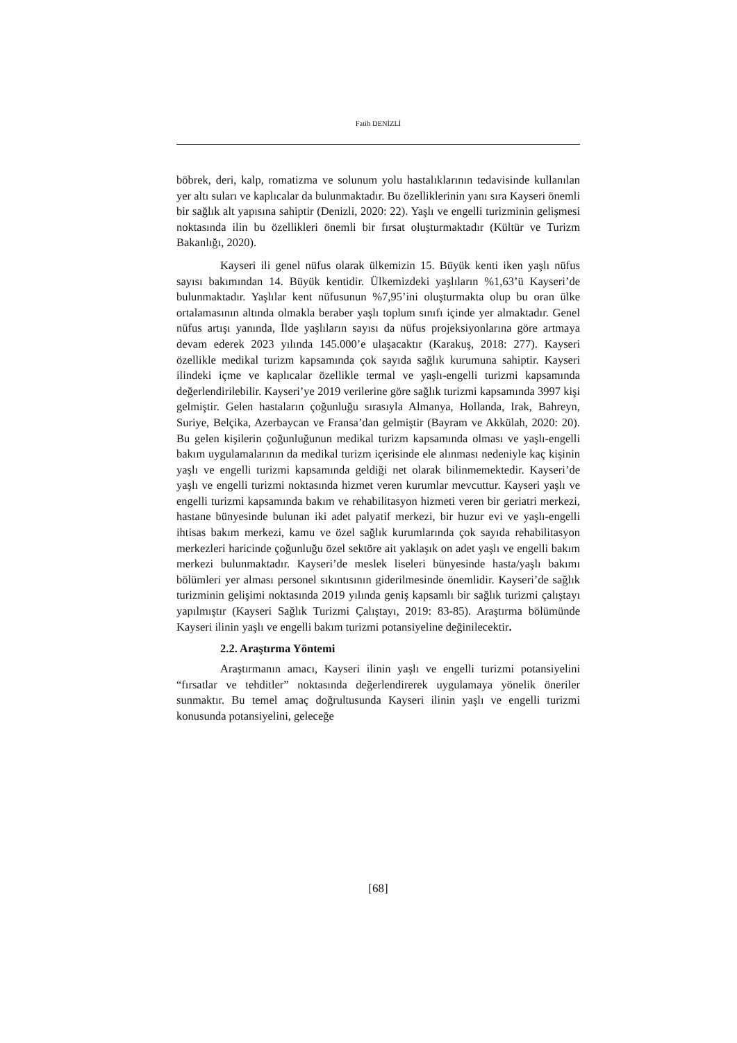Fatih DENİZLİ
böbrek, deri, kalp, romatizma ve solunum yolu hastalıklarının tedavisinde kullanılan yer altı suları ve kaplıcalar da bulunmaktadır. Bu özelliklerinin yanı sıra Kayseri önemli bir sağlık alt yapısına sahiptir (Denizli, 2020: 22). Yaşlı ve engelli turizminin gelişmesi noktasında ilin bu özellikleri önemli bir fırsat oluşturmaktadır (Kültür ve Turizm Bakanlığı, 2020).
Kayseri ili genel nüfus olarak ülkemizin 15. Büyük kenti iken yaşlı nüfus sayısı bakımından 14. Büyük kentidir. Ülkemizdeki yaşlıların %1,63’ü Kayseri’de bulunmaktadır. Yaşlılar kent nüfusunun %7,95’ini oluşturmakta olup bu oran ülke ortalamasının altında olmakla beraber yaşlı toplum sınıfı içinde yer almaktadır. Genel nüfus artışı yanında, İlde yaşlıların sayısı da nüfus projeksiyonlarına göre artmaya devam ederek 2023 yılında 145.000’e ulaşacaktır (Karakuş, 2018: 277). Kayseri özellikle medikal turizm kapsamında çok sayıda sağlık kurumuna sahiptir. Kayseri ilindeki içme ve kaplıcalar özellikle termal ve yaşlı-engelli turizmi kapsamında değerlendirilebilir. Kayseri’ye 2019 verilerine göre sağlık turizmi kapsamında 3997 kişi gelmiştir. Gelen hastaların çoğunluğu sırasıyla Almanya, Hollanda, Irak, Bahreyn, Suriye, Belçika, Azerbaycan ve Fransa’dan gelmiştir (Bayram ve Akkülah, 2020: 20). Bu gelen kişilerin çoğunluğunun medikal turizm kapsamında olması ve yaşlı-engelli bakım uygulamalarının da medikal turizm içerisinde ele alınması nedeniyle kaç kişinin yaşlı ve engelli turizmi kapsamında geldiği net olarak bilinmemektedir. Kayseri’de yaşlı ve engelli turizmi noktasında hizmet veren kurumlar mevcuttur. Kayseri yaşlı ve engelli turizmi kapsamında bakım ve rehabilitasyon hizmeti veren bir geriatri merkezi, hastane bünyesinde bulunan iki adet palyatif merkezi, bir huzur evi ve yaşlı-engelli ihtisas bakım merkezi, kamu ve özel sağlık kurumlarında çok sayıda rehabilitasyon merkezleri haricinde çoğunluğu özel sektöre ait yaklaşık on adet yaşlı ve engelli bakım merkezi bulunmaktadır. Kayseri’de meslek liseleri bünyesinde hasta/yaşlı bakımı bölümleri yer alması personel sıkıntısının giderilmesinde önemlidir. Kayseri’de sağlık turizminin gelişimi noktasında 2019 yılında geniş kapsamlı bir sağlık turizmi çalıştayı yapılmıştır (Kayseri Sağlık Turizmi Çalıştayı, 2019: 83-85). Araştırma bölümünde Kayseri ilinin yaşlı ve engelli bakım turizmi potansiyeline değinilecektir.
2.2. Araştırma Yöntemi
Araştırmanın amacı, Kayseri ilinin yaşlı ve engelli turizmi potansiyelini “fırsatlar ve tehditler” noktasında değerlendirerek uygulamaya yönelik öneriler sunmaktır. Bu temel amaç doğrultusunda Kayseri ilinin yaşlı ve engelli turizmi konusunda potansiyelini, geleceğe
[68]